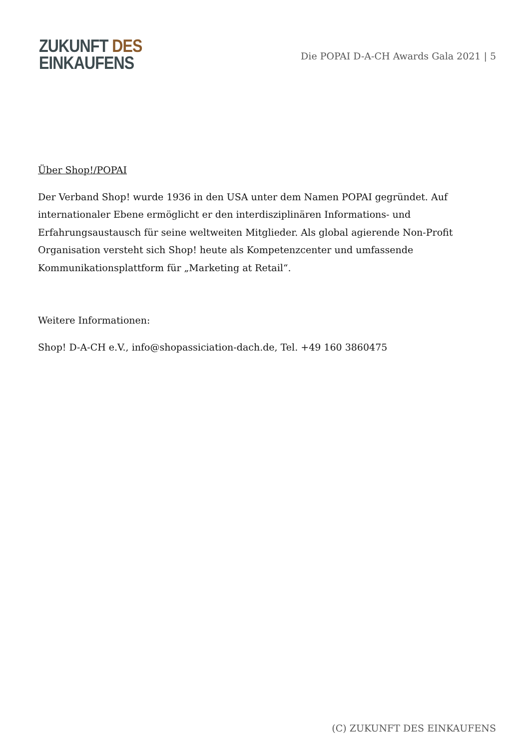ZUKUNFT DES
EINKAUFENS
Die POPAI D-A-CH Awards Gala 2021 | 5
Über Shop!/POPAI
Der Verband Shop! wurde 1936 in den USA unter dem Namen POPAI gegründet. Auf internationaler Ebene ermöglicht er den interdisziplinären Informations- und Erfahrungsaustausch für seine weltweiten Mitglieder. Als global agierende Non-Profit Organisation versteht sich Shop! heute als Kompetenzcenter und umfassende Kommunikationsplattform für „Marketing at Retail“.
Weitere Informationen:
Shop! D-A-CH e.V., info@shopassiciation-dach.de, Tel. +49 160 3860475
(C) ZUKUNFT DES EINKAUFENS